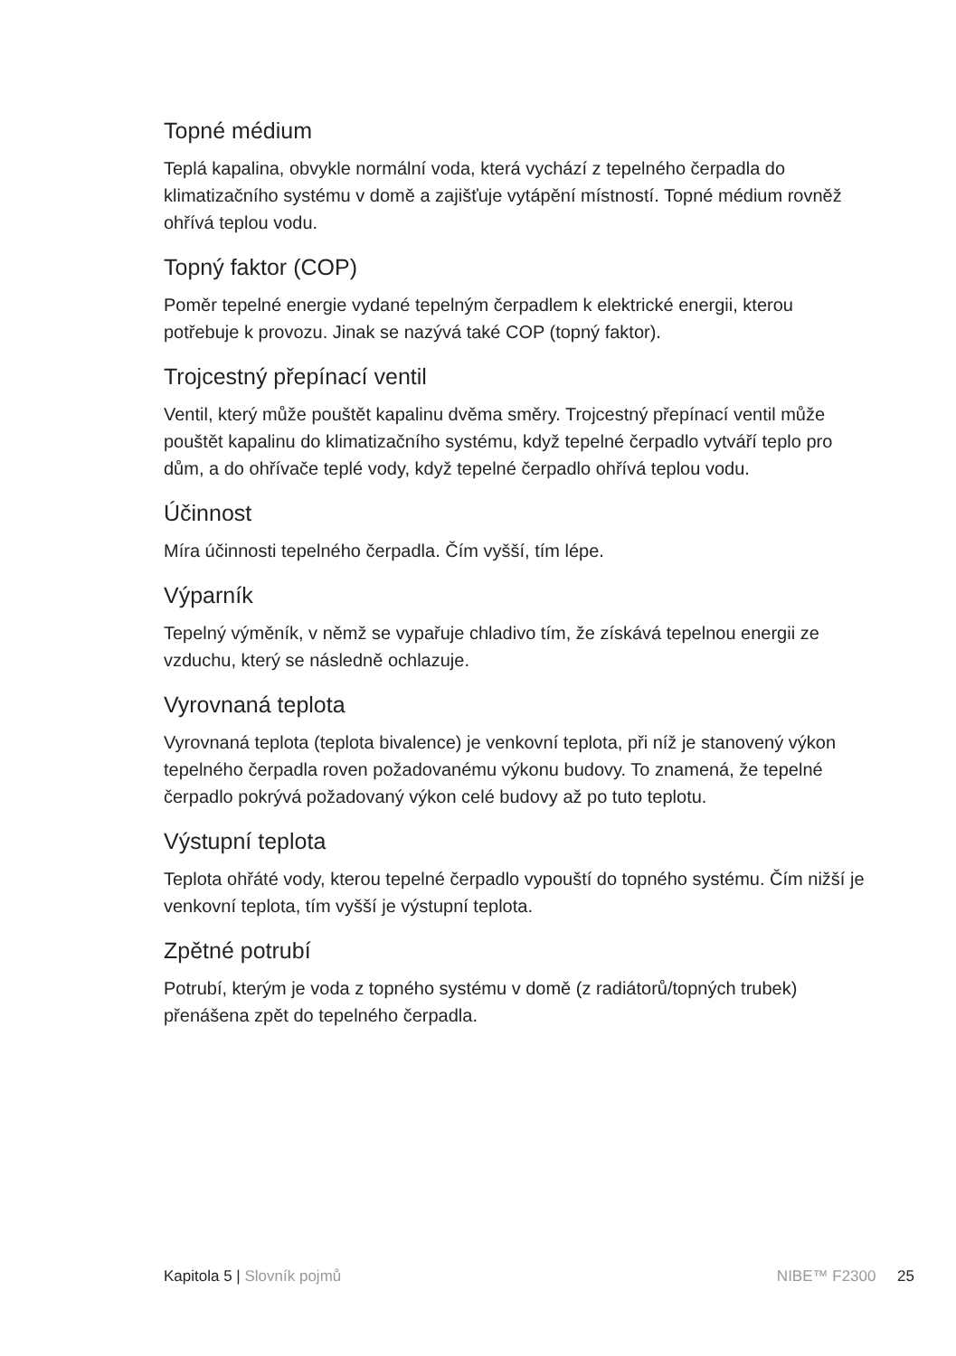Topné médium
Teplá kapalina, obvykle normální voda, která vychází z tepelného čerpadla do klimatizačního systému v domě a zajišťuje vytápění místností. Topné médium rovněž ohřívá teplou vodu.
Topný faktor (COP)
Poměr tepelné energie vydané tepelným čerpadlem k elektrické energii, kterou potřebuje k provozu. Jinak se nazývá také COP (topný faktor).
Trojcestný přepínací ventil
Ventil, který může pouštět kapalinu dvěma směry. Trojcestný přepínací ventil může pouštět kapalinu do klimatizačního systému, když tepelné čerpadlo vytváří teplo pro dům, a do ohřívače teplé vody, když tepelné čerpadlo ohřívá teplou vodu.
Účinnost
Míra účinnosti tepelného čerpadla. Čím vyšší, tím lépe.
Výparník
Tepelný výměník, v němž se vypařuje chladivo tím, že získává tepelnou energii ze vzduchu, který se následně ochlazuje.
Vyrovnaná teplota
Vyrovnaná teplota (teplota bivalence) je venkovní teplota, při níž je stanovený výkon tepelného čerpadla roven požadovanému výkonu budovy. To znamená, že tepelné čerpadlo pokrývá požadovaný výkon celé budovy až po tuto teplotu.
Výstupní teplota
Teplota ohřáté vody, kterou tepelné čerpadlo vypouští do topného systému. Čím nižší je venkovní teplota, tím vyšší je výstupní teplota.
Zpětné potrubí
Potrubí, kterým je voda z topného systému v domě (z radiátorů/topných trubek) přenášena zpět do tepelného čerpadla.
Kapitola 5 | Slovník pojmů NIBE™ F2300 25